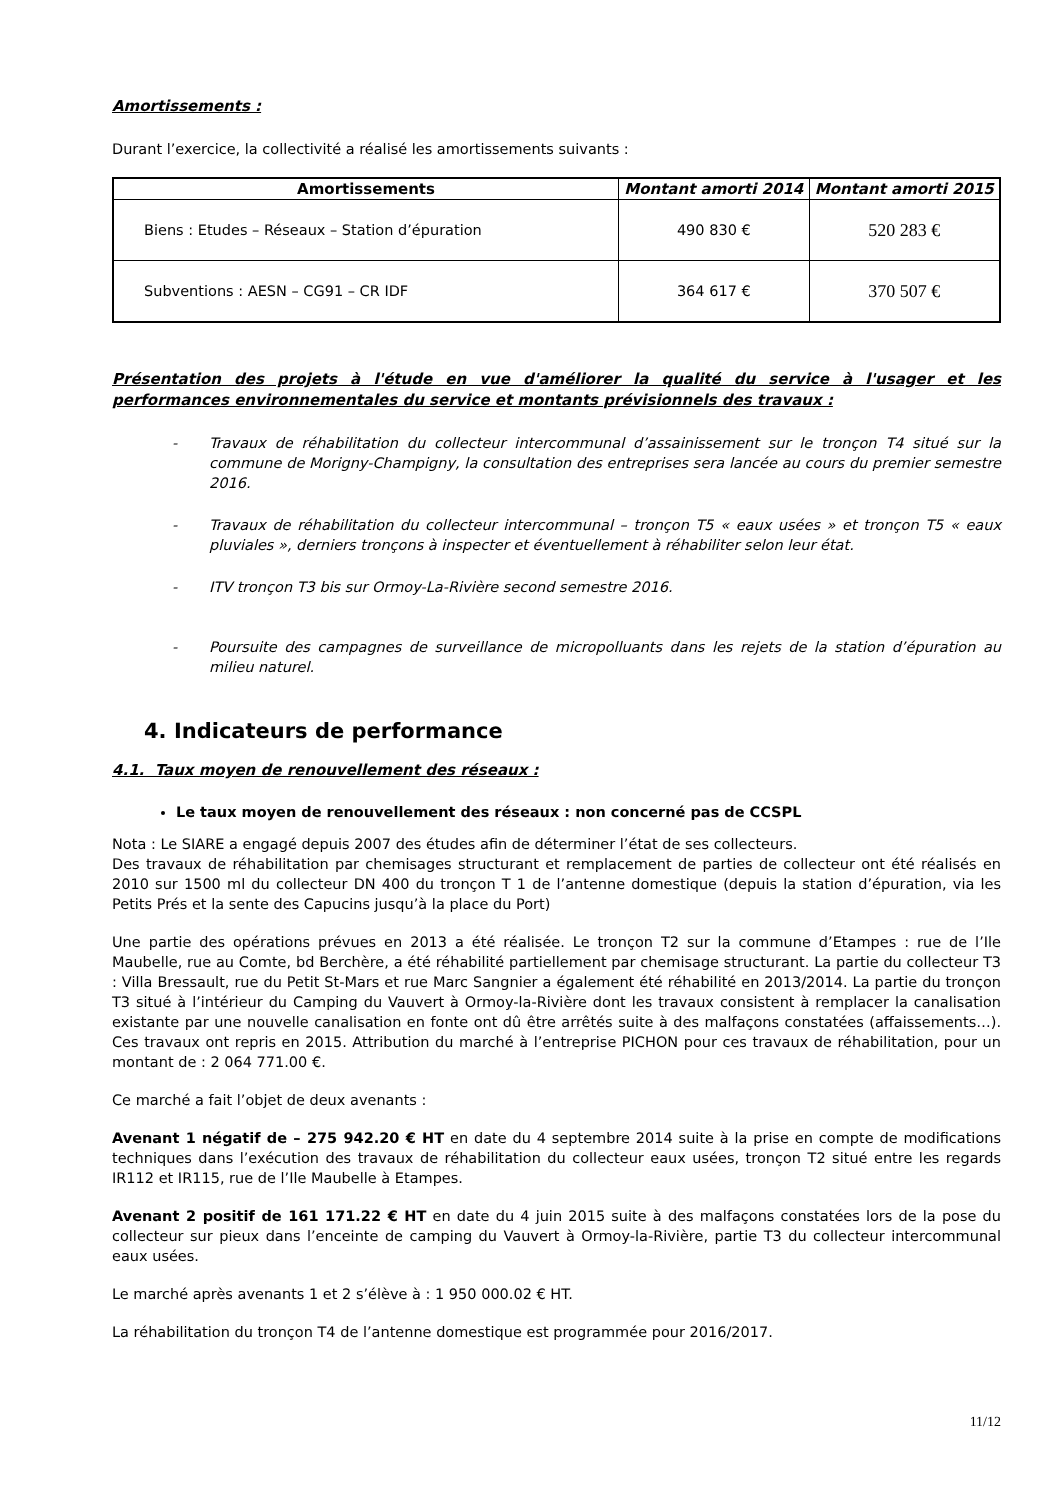Amortissements :
Durant l’exercice, la collectivité a réalisé les amortissements suivants :
| Amortissements | Montant amorti 2014 | Montant amorti 2015 |
| --- | --- | --- |
| Biens : Etudes – Réseaux – Station d’épuration | 490 830 € | 520 283 € |
| Subventions : AESN – CG91 – CR IDF | 364 617 € | 370 507 € |
Présentation des projets à l'étude en vue d'améliorer la qualité du service à l'usager et les performances environnementales du service et montants prévisionnels des travaux :
- Travaux de réhabilitation du collecteur intercommunal d’assainissement sur le tronçon T4 situé sur la commune de Morigny-Champigny, la consultation des entreprises sera lancée au cours du premier semestre 2016.
- Travaux de réhabilitation du collecteur intercommunal – tronçon T5 « eaux usées » et tronçon T5 « eaux pluviales », derniers tronçons à inspecter et éventuellement à réhabiliter selon leur état.
- ITV tronçon T3 bis sur Ormoy-La-Rivière second semestre 2016.
- Poursuite des campagnes de surveillance de micropolluants dans les rejets de la station d’épuration au milieu naturel.
4. Indicateurs de performance
4.1. Taux moyen de renouvellement des réseaux :
Le taux moyen de renouvellement des réseaux : non concerné pas de CCSPL
Nota : Le SIARE a engagé depuis 2007 des études afin de déterminer l’état de ses collecteurs.
Des travaux de réhabilitation par chemisages structurant et remplacement de parties de collecteur ont été réalisés en 2010 sur 1500 ml du collecteur DN 400 du tronçon T 1 de l’antenne domestique (depuis la station d’épuration, via les Petits Prés et la sente des Capucins jusqu’à la place du Port)
Une partie des opérations prévues en 2013 a été réalisée. Le tronçon T2 sur la commune d’Etampes : rue de l’Ile Maubelle, rue au Comte, bd Berchère, a été réhabilité partiellement par chemisage structurant. La partie du collecteur T3 : Villa Bressault, rue du Petit St-Mars et rue Marc Sangnier a également été réhabilité en 2013/2014. La partie du tronçon T3 situé à l’intérieur du Camping du Vauvert à Ormoy-la-Rivière dont les travaux consistent à remplacer la canalisation existante par une nouvelle canalisation en fonte ont dû être arrêtés suite à des malfaçons constatées (affaissements…). Ces travaux ont repris en 2015. Attribution du marché à l’entreprise PICHON pour ces travaux de réhabilitation, pour un montant de : 2 064 771.00 €.
Ce marché a fait l’objet de deux avenants :
Avenant 1 négatif de – 275 942.20 € HT en date du 4 septembre 2014 suite à la prise en compte de modifications techniques dans l’exécution des travaux de réhabilitation du collecteur eaux usées, tronçon T2 situé entre les regards IR112 et IR115, rue de l’Ile Maubelle à Etampes.
Avenant 2 positif de 161 171.22 € HT en date du 4 juin 2015 suite à des malfaçons constatées lors de la pose du collecteur sur pieux dans l’enceinte de camping du Vauvert à Ormoy-la-Rivière, partie T3 du collecteur intercommunal eaux usées.
Le marché après avenants 1 et 2 s’élève à : 1 950 000.02 € HT.
La réhabilitation du tronçon T4 de l’antenne domestique est programmée pour 2016/2017.
11/12